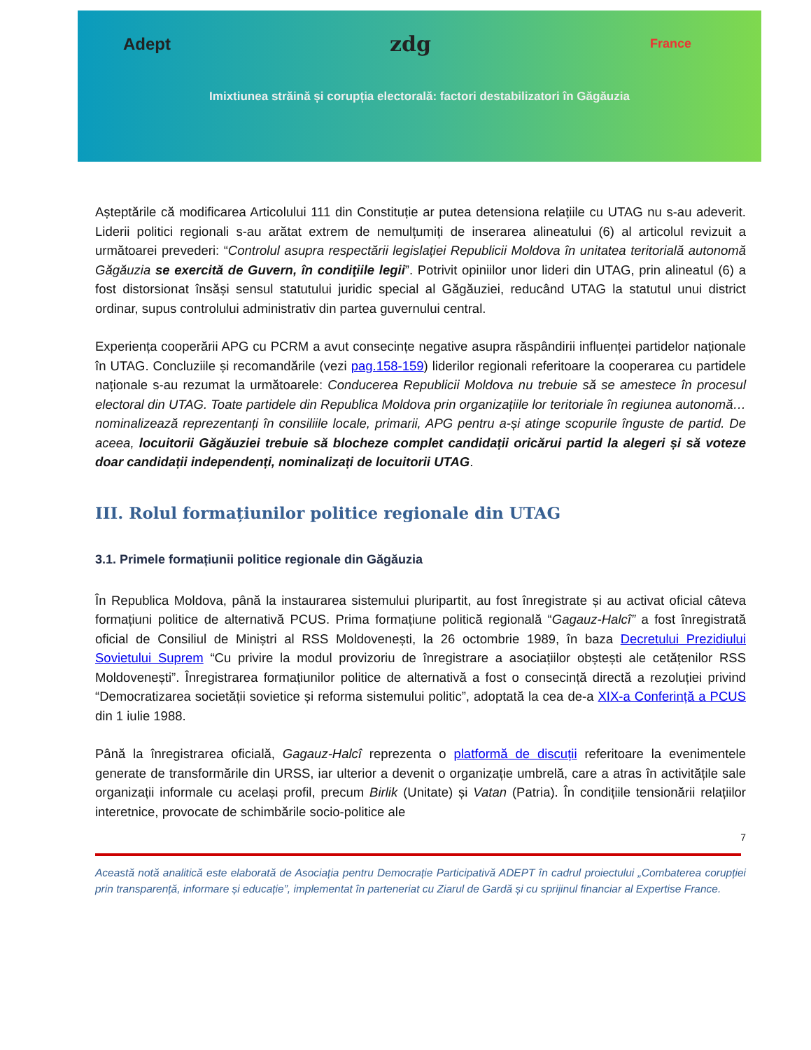Adept zdg France
Imixtiunea străină și corupția electorală: factori destabilizatori în Găgăuzia
Așteptările că modificarea Articolului 111 din Constituție ar putea detensiona relațiile cu UTAG nu s-au adeverit. Liderii politici regionali s-au arătat extrem de nemulțumiți de inserarea alineatului (6) al articolul revizuit a următoarei prevederi: “Controlul asupra respectării legislaţiei Republicii Moldova în unitatea teritorială autonomă Găgăuzia se exercită de Guvern, în condiţiile legii”. Potrivit opiniilor unor lideri din UTAG, prin alineatul (6) a fost distorsionat însăși sensul statutului juridic special al Găgăuziei, reducând UTAG la statutul unui district ordinar, supus controlului administrativ din partea guvernului central.
Experiența cooperării APG cu PCRM a avut consecințe negative asupra răspândirii influenței partidelor naționale în UTAG. Concluziile și recomandările (vezi pag.158-159) liderilor regionali referitoare la cooperarea cu partidele naționale s-au rezumat la următoarele: Conducerea Republicii Moldova nu trebuie să se amestece în procesul electoral din UTAG. Toate partidele din Republica Moldova prin organizațiile lor teritoriale în regiunea autonomă… nominalizează reprezentanți în consiliile locale, primarii, APG pentru a-și atinge scopurile înguste de partid. De aceea, locuitorii Găgăuziei trebuie să blocheze complet candidații oricărui partid la alegeri și să voteze doar candidații independenți, nominalizați de locuitorii UTAG.
III. Rolul formațiunilor politice regionale din UTAG
3.1. Primele formațiunii politice regionale din Găgăuzia
În Republica Moldova, până la instaurarea sistemului pluripartit, au fost înregistrate și au activat oficial câteva formațiuni politice de alternativă PCUS. Prima formațiune politică regională “Gagauz-Halcî” a fost înregistrată oficial de Consiliul de Miniștri al RSS Moldovenești, la 26 octombrie 1989, în baza Decretului Prezidiului Sovietului Suprem “Cu privire la modul provizoriu de înregistrare a asociațiilor obștești ale cetățenilor RSS Moldovenești”. Înregistrarea formațiunilor politice de alternativă a fost o consecință directă a rezoluției privind “Democratizarea societății sovietice și reforma sistemului politic”, adoptată la cea de-a XIX-a Conferință a PCUS din 1 iulie 1988.
Până la înregistrarea oficială, Gagauz-Halcî reprezenta o platformă de discuții referitoare la evenimentele generate de transformările din URSS, iar ulterior a devenit o organizație umbrelă, care a atras în activitățile sale organizații informale cu același profil, precum Birlik (Unitate) și Vatan (Patria). În condițiile tensionării relațiilor interetnice, provocate de schimbările socio-politice ale
7
Această notă analitică este elaborată de Asociația pentru Democrație Participativă ADEPT în cadrul proiectului „Combaterea corupției prin transparență, informare și educație”, implementat în parteneriat cu Ziarul de Gardă și cu sprijinul financiar al Expertise France.